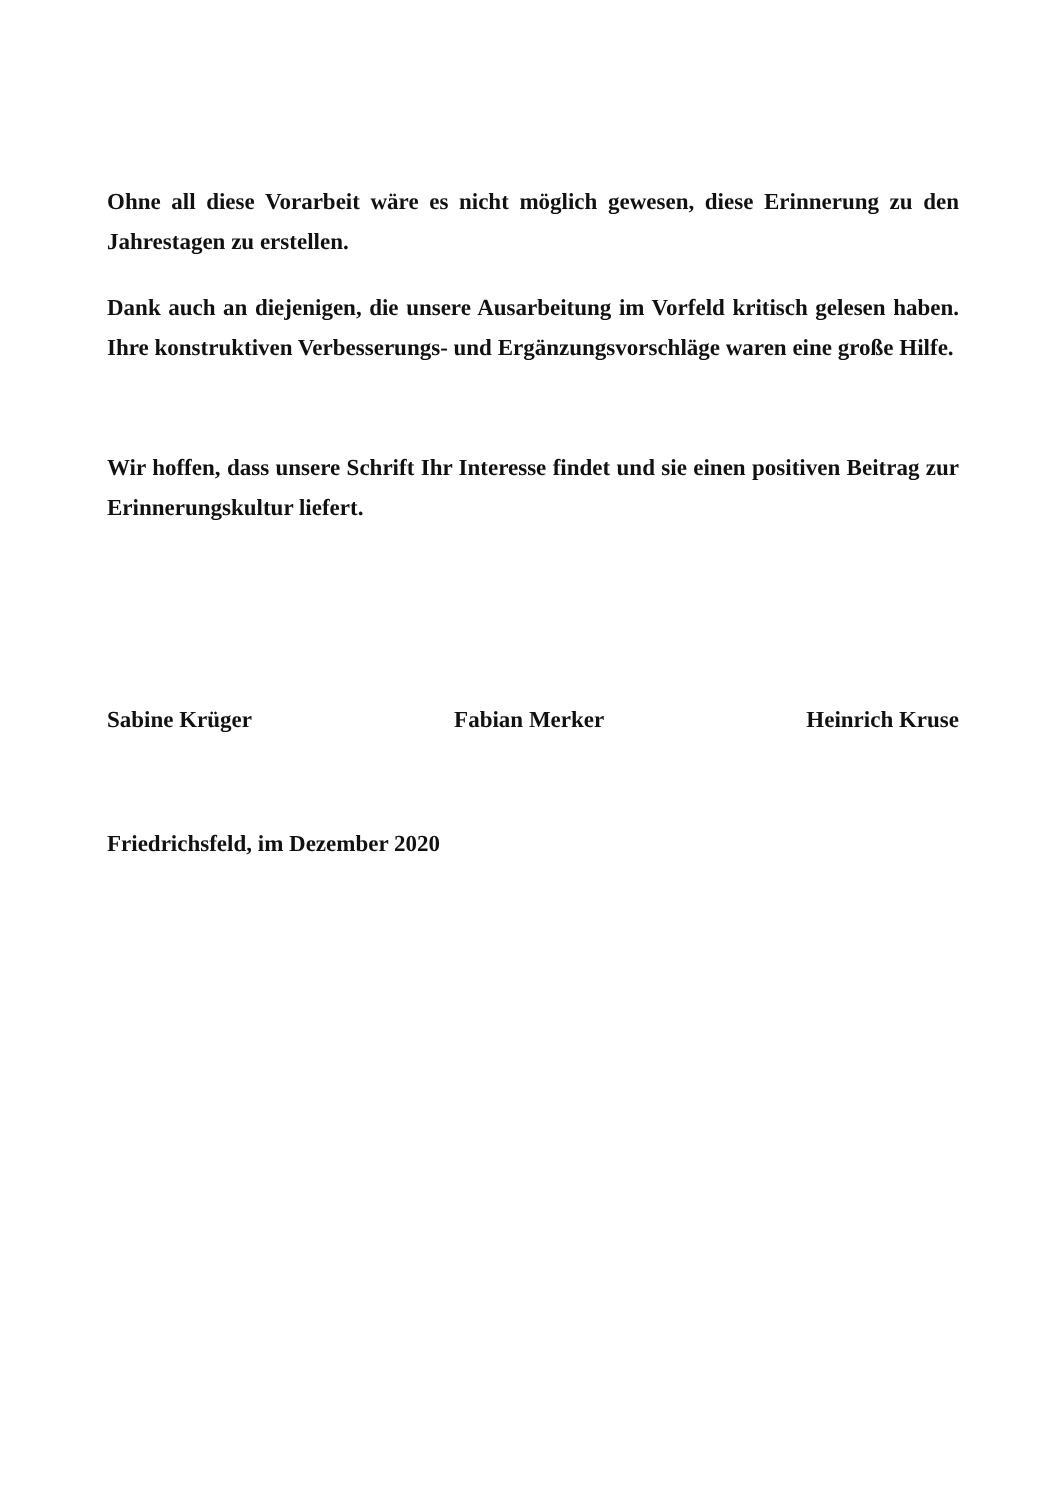Ohne all diese Vorarbeit wäre es nicht möglich gewesen, diese Erinnerung zu den Jahrestagen zu erstellen.
Dank auch an diejenigen, die unsere Ausarbeitung im Vorfeld kritisch gelesen haben. Ihre konstruktiven Verbesserungs- und Ergänzungsvorschläge waren eine große Hilfe.
Wir hoffen, dass unsere Schrift Ihr Interesse findet und sie einen positiven Beitrag zur Erinnerungskultur liefert.
Sabine Krüger Fabian Merker Heinrich Kruse
Friedrichsfeld, im Dezember 2020